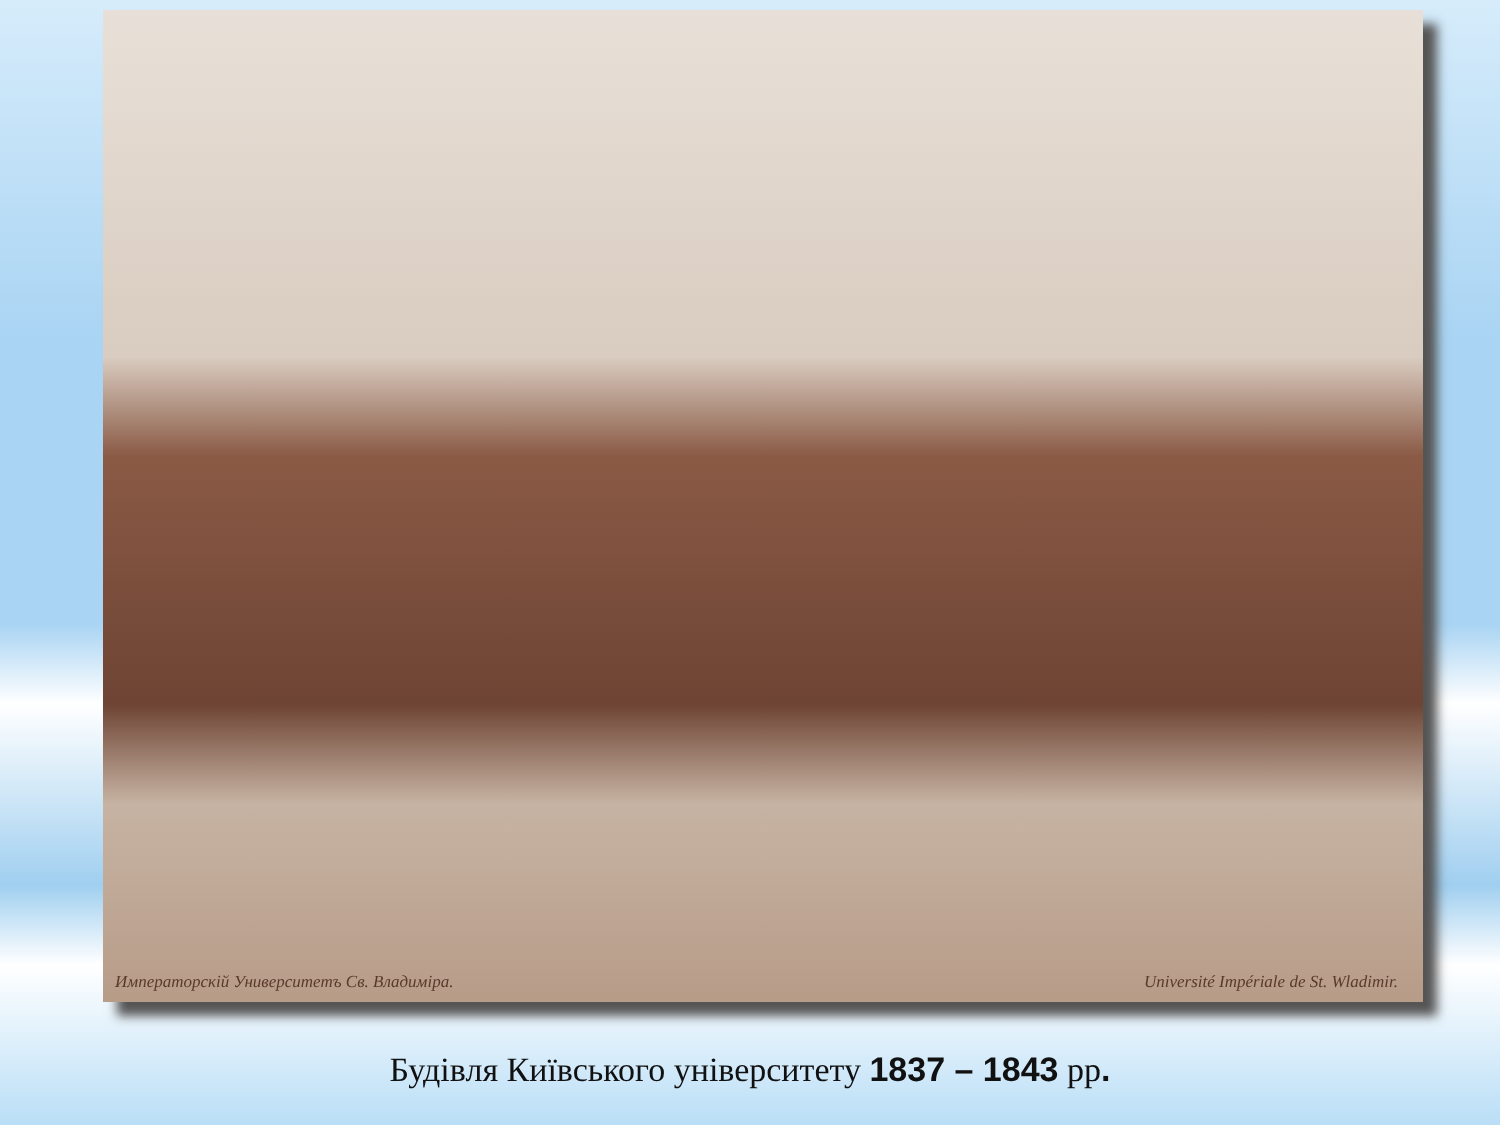Императорскій Университетъ Св. Владиміра. Université Impériale de St. Wladimir.
Будівля Київського університету 1837 – 1843 рр.